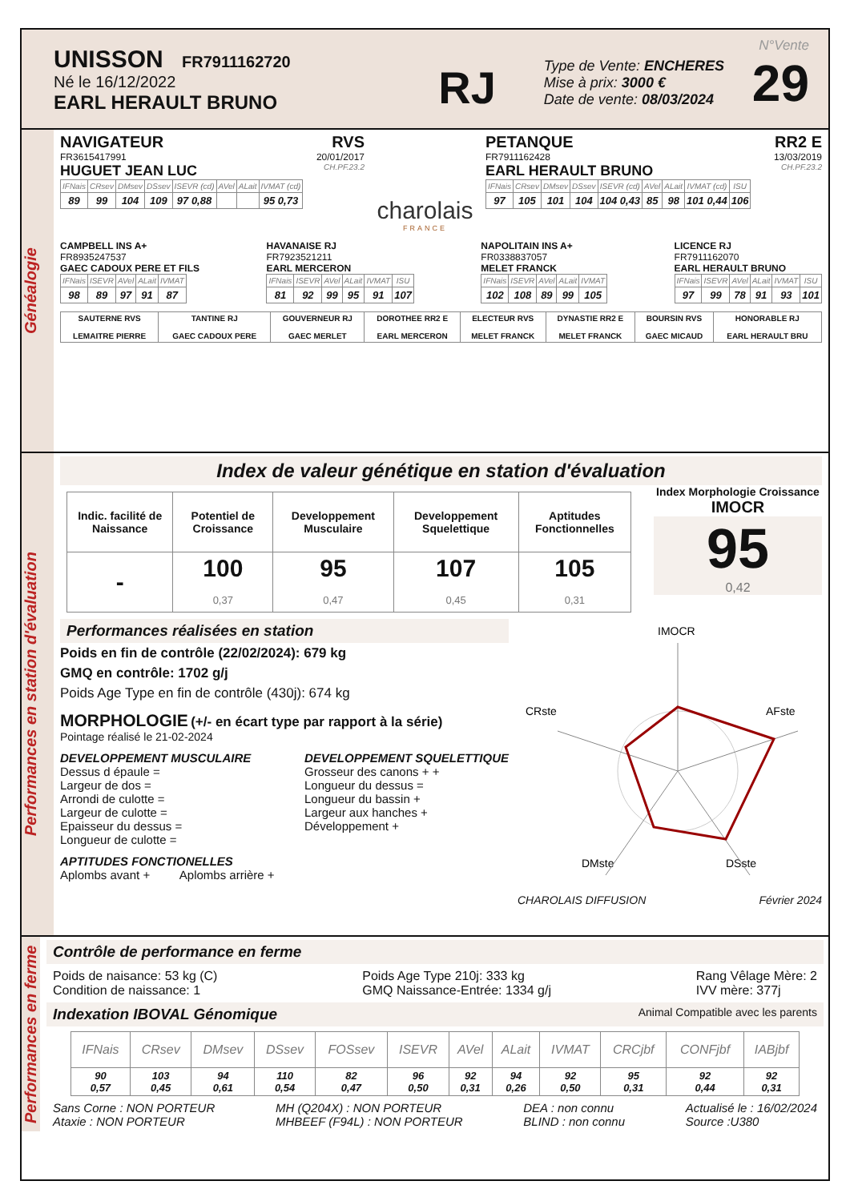UNISSON FR7911162720
Né le 16/12/2022
EARL HERAULT BRUNO
RJ
Type de Vente: ENCHERES
Mise à prix: 3000 €
Date de vente: 08/03/2024
N°Vente
29
Généalogie
NAVIGATEUR RVS
FR3615417991 20/01/2017
HUGUET JEAN LUC CH.PF.23.2
| IFNais | CRsev | DMsev | DSsev | ISEVR (cd) | AVel | ALait | IVMAT (cd) |
| --- | --- | --- | --- | --- | --- | --- | --- |
| 89 | 99 | 104 | 109 | 97 0,88 | | | 95 0,73 |
charolais
FRANCE
PETANQUE RR2 E
FR7911162428 13/03/2019
EARL HERAULT BRUNO CH.PF.23.2
| IFNais | CRsev | DMsev | DSsev | ISEVR (cd) | AVel | ALait | IVMAT (cd) | ISU |
| --- | --- | --- | --- | --- | --- | --- | --- | --- |
| 97 | 105 | 101 | 104 | 104 0,43 | 85 | 98 | 101 0,44 | 106 |
CAMPBELL INS A+
FR8935247537
GAEC CADOUX PERE ET FILS
| IFNais | ISEVR | AVel | ALait | IVMAT |
| --- | --- | --- | --- | --- |
| 98 | 89 | 97 | 91 | 87 |
HAVANAISE RJ
FR7923521211
EARL MERCERON
| IFNais | ISEVR | AVel | ALait | IVMAT | ISU |
| --- | --- | --- | --- | --- | --- |
| 81 | 92 | 99 | 95 | 91 | 107 |
NAPOLITAIN INS A+
FR0338837057
MELET FRANCK
| IFNais | ISEVR | AVel | ALait | IVMAT |
| --- | --- | --- | --- | --- |
| 102 | 108 | 89 | 99 | 105 |
LICENCE RJ
FR7911162070
EARL HERAULT BRUNO
| IFNais | ISEVR | AVel | ALait | IVMAT | ISU |
| --- | --- | --- | --- | --- | --- |
| 97 | 99 | 78 | 91 | 93 | 101 |
| SAUTERNE RVS LEMAITRE PIERRE | TANTINE RJ GAEC CADOUX PERE | GOUVERNEUR RJ GAEC MERLET | DOROTHEE RR2 E EARL MERCERON | ELECTEUR RVS MELET FRANCK | DYNASTIE RR2 E MELET FRANCK | BOURSIN RVS GAEC MICAUD | HONORABLE RJ EARL HERAULT BRU |
Performances en station d'évaluation
Index de valeur génétique en station d'évaluation
| Indic. facilité de Naissance | Potentiel de Croissance | Developpement Musculaire | Developpement Squelettique | Aptitudes Fonctionnelles |
| - | 100 0,37 | 95 0,47 | 107 0,45 | 105 0,31 |
Index Morphologie Croissance
IMOCR
95
0,42
Performances réalisées en station
Poids en fin de contrôle (22/02/2024): 679 kg
GMQ en contrôle: 1702 g/j
Poids Age Type en fin de contrôle (430j): 674 kg
MORPHOLOGIE (+/- en écart type par rapport à la série)
Pointage réalisé le 21-02-2024
DEVELOPPEMENT MUSCULAIRE
Dessus d épaule =
Largeur de dos =
Arrondi de culotte =
Largeur de culotte =
Epaisseur du dessus =
Longueur de culotte =
DEVELOPPEMENT SQUELETTIQUE
Grosseur des canons + +
Longueur du dessus =
Longueur du bassin +
Largeur aux hanches +
Développement +
APTITUDES FONCTIONELLES
Aplombs avant + Aplombs arrière +
IMOCR
CRste
AFste
DMste
DSste
CHAROLAIS DIFFUSION Février 2024
Performances en ferme
Contrôle de performance en ferme
Poids de naisance: 53 kg (C)
Condition de naissance: 1
Poids Age Type 210j: 333 kg
GMQ Naissance-Entrée: 1334 g/j
Rang Vêlage Mère: 2
IVV mère: 377j
Indexation IBOVAL Génomique Animal Compatible avec les parents
| IFNais | CRsev | DMsev | DSsev | FOSsev | ISEVR | AVel | ALait | IVMAT | CRCjbf | CONFjbf | IABjbf |
| --- | --- | --- | --- | --- | --- | --- | --- | --- | --- | --- | --- |
| 90 0,57 | 103 0,45 | 94 0,61 | 110 0,54 | 82 0,47 | 96 0,50 | 92 0,31 | 94 0,26 | 92 0,50 | 95 0,31 | 92 0,44 | 92 0,31 |
Sans Corne : NON PORTEUR
Ataxie : NON PORTEUR
MH (Q204X) : NON PORTEUR
MHBEEF (F94L) : NON PORTEUR
DEA : non connu
BLIND : non connu
Actualisé le : 16/02/2024
Source :U380